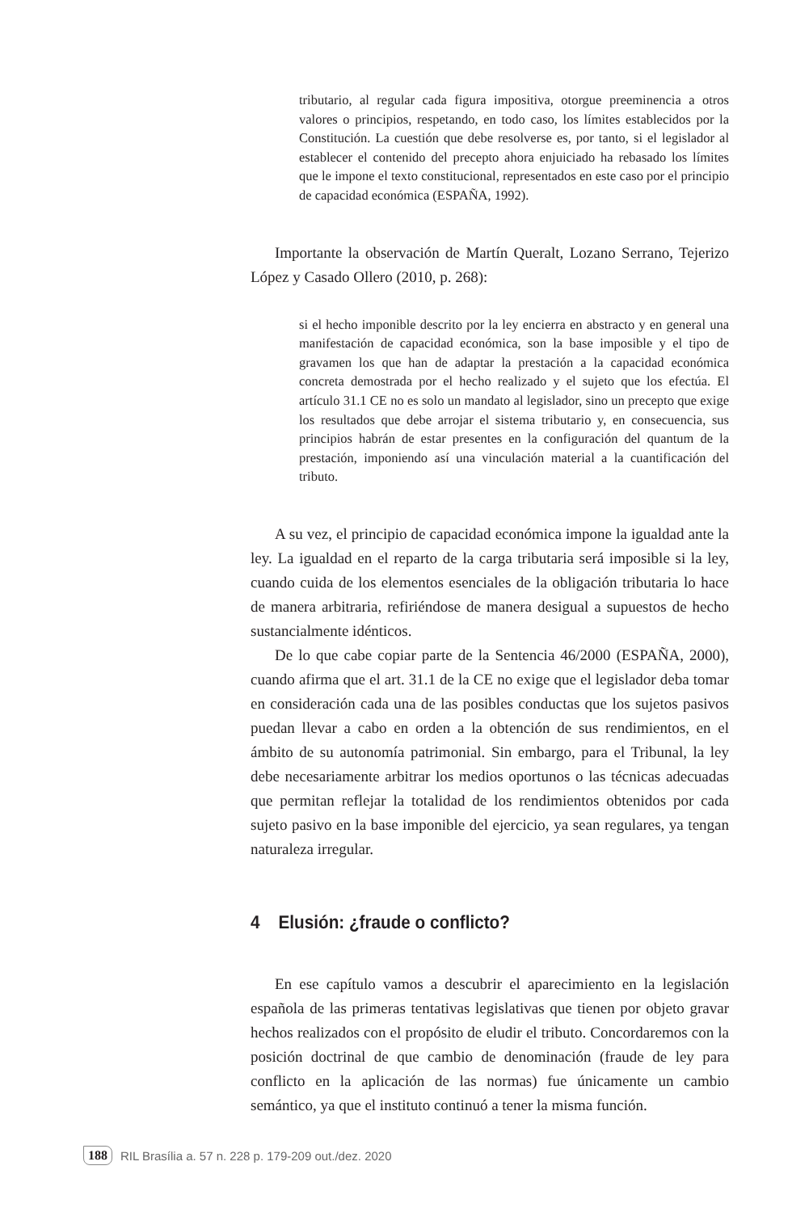tributario, al regular cada figura impositiva, otorgue preeminencia a otros valores o principios, respetando, en todo caso, los límites establecidos por la Constitución. La cuestión que debe resolverse es, por tanto, si el legislador al establecer el contenido del precepto ahora enjuiciado ha rebasado los límites que le impone el texto constitucional, representados en este caso por el principio de capacidad económica (ESPAÑA, 1992).
Importante la observación de Martín Queralt, Lozano Serrano, Tejerizo López y Casado Ollero (2010, p. 268):
si el hecho imponible descrito por la ley encierra en abstracto y en general una manifestación de capacidad económica, son la base imposible y el tipo de gravamen los que han de adaptar la prestación a la capacidad económica concreta demostrada por el hecho realizado y el sujeto que los efectúa. El artículo 31.1 CE no es solo un mandato al legislador, sino un precepto que exige los resultados que debe arrojar el sistema tributario y, en consecuencia, sus principios habrán de estar presentes en la configuración del quantum de la prestación, imponiendo así una vinculación material a la cuantificación del tributo.
A su vez, el principio de capacidad económica impone la igualdad ante la ley. La igualdad en el reparto de la carga tributaria será imposible si la ley, cuando cuida de los elementos esenciales de la obligación tributaria lo hace de manera arbitraria, refiriéndose de manera desigual a supuestos de hecho sustancialmente idénticos.
De lo que cabe copiar parte de la Sentencia 46/2000 (ESPAÑA, 2000), cuando afirma que el art. 31.1 de la CE no exige que el legislador deba tomar en consideración cada una de las posibles conductas que los sujetos pasivos puedan llevar a cabo en orden a la obtención de sus rendimientos, en el ámbito de su autonomía patrimonial. Sin embargo, para el Tribunal, la ley debe necesariamente arbitrar los medios oportunos o las técnicas adecuadas que permitan reflejar la totalidad de los rendimientos obtenidos por cada sujeto pasivo en la base imponible del ejercicio, ya sean regulares, ya tengan naturaleza irregular.
4 Elusión: ¿fraude o conflicto?
En ese capítulo vamos a descubrir el aparecimiento en la legislación española de las primeras tentativas legislativas que tienen por objeto gravar hechos realizados con el propósito de eludir el tributo. Concordaremos con la posición doctrinal de que cambio de denominación (fraude de ley para conflicto en la aplicación de las normas) fue únicamente un cambio semántico, ya que el instituto continuó a tener la misma función.
188 RIL Brasília a. 57 n. 228 p. 179-209 out./dez. 2020